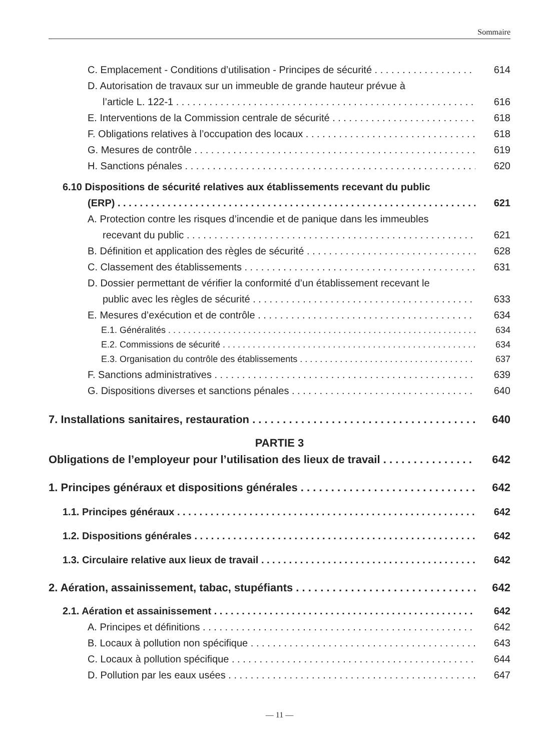Sommaire
C. Emplacement - Conditions d’utilisation - Principes de sécurité 614
D. Autorisation de travaux sur un immeuble de grande hauteur prévue à
l’article L. 122-1 616
E. Interventions de la Commission centrale de sécurité 618
F. Obligations relatives à l’occupation des locaux 618
G. Mesures de contrôle 619
H. Sanctions pénales 620
6.10 Dispositions de sécurité relatives aux établissements recevant du public
(ERP) 621
A. Protection contre les risques d’incendie et de panique dans les immeubles
recevant du public 621
B. Définition et application des règles de sécurité 628
C. Classement des établissements 631
D. Dossier permettant de vérifier la conformité d’un établissement recevant le
public avec les règles de sécurité 633
E. Mesures d’exécution et de contrôle 634
E.1. Généralités 634
E.2. Commissions de sécurité 634
E.3. Organisation du contrôle des établissements 637
F. Sanctions administratives 639
G. Dispositions diverses et sanctions pénales 640
7. Installations sanitaires, restauration 640
PARTIE 3
Obligations de l’employeur pour l’utilisation des lieux de travail 642
1. Principes généraux et dispositions générales 642
1.1. Principes généraux 642
1.2. Dispositions générales 642
1.3. Circulaire relative aux lieux de travail 642
2. Aération, assainissement, tabac, stupéfiants 642
2.1. Aération et assainissement 642
A. Principes et définitions 642
B. Locaux à pollution non spécifique 643
C. Locaux à pollution spécifique 644
D. Pollution par les eaux usées 647
— 11 —